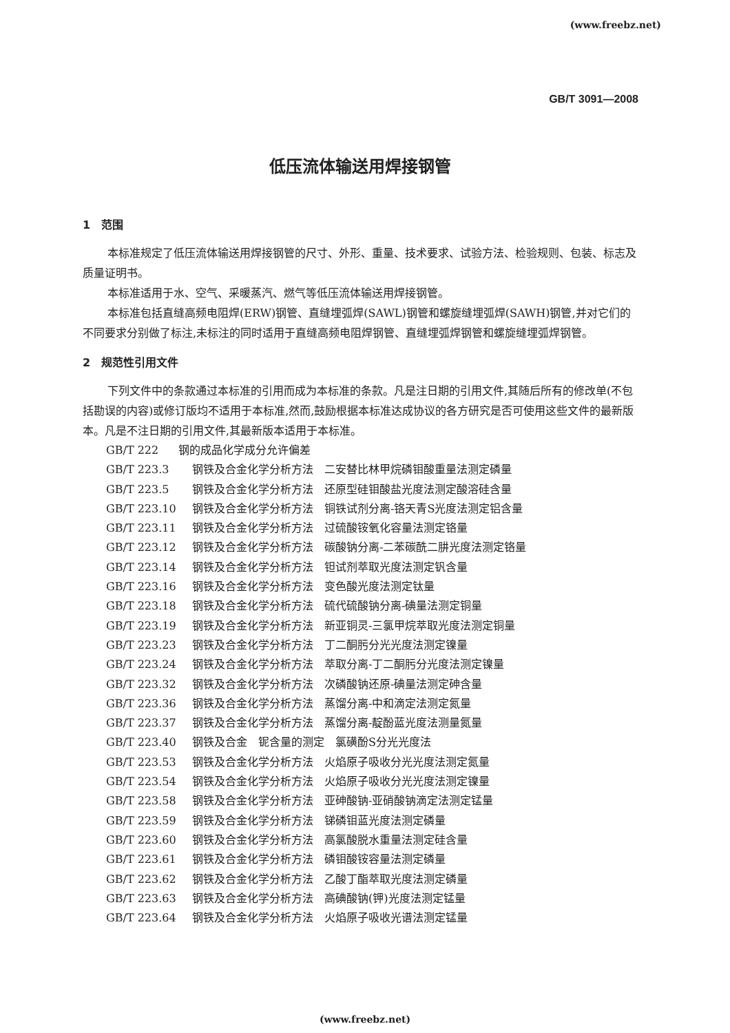(www.freebz.net)
GB/T 3091—2008
低压流体输送用焊接钢管
1　范围
本标准规定了低压流体输送用焊接钢管的尺寸、外形、重量、技术要求、试验方法、检验规则、包装、标志及质量证明书。
本标准适用于水、空气、采暖蒸汽、燃气等低压流体输送用焊接钢管。
本标准包括直缝高频电阻焊(ERW)钢管、直缝埋弧焊(SAWL)钢管和螺旋缝埋弧焊(SAWH)钢管,并对它们的不同要求分别做了标注,未标注的同时适用于直缝高频电阻焊钢管、直缝埋弧焊钢管和螺旋缝埋弧焊钢管。
2　规范性引用文件
下列文件中的条款通过本标准的引用而成为本标准的条款。凡是注日期的引用文件,其随后所有的修改单(不包括勘误的内容)或修订版均不适用于本标准,然而,鼓励根据本标准达成协议的各方研究是否可使用这些文件的最新版本。凡是不注日期的引用文件,其最新版本适用于本标准。
GB/T 222 钢的成品化学成分允许偏差
GB/T 223.3 钢铁及合金化学分析方法　二安替比林甲烷磷钼酸重量法测定磷量
GB/T 223.5 钢铁及合金化学分析方法　还原型硅钼酸盐光度法测定酸溶硅含量
GB/T 223.10 钢铁及合金化学分析方法　铜铁试剂分离-铬天青S光度法测定铝含量
GB/T 223.11 钢铁及合金化学分析方法　过硫酸铵氧化容量法测定铬量
GB/T 223.12 钢铁及合金化学分析方法　碳酸钠分离-二苯碳酰二肼光度法测定铬量
GB/T 223.14 钢铁及合金化学分析方法　钽试剂萃取光度法测定钒含量
GB/T 223.16 钢铁及合金化学分析方法　变色酸光度法测定钛量
GB/T 223.18 钢铁及合金化学分析方法　硫代硫酸钠分离-碘量法测定铜量
GB/T 223.19 钢铁及合金化学分析方法　新亚铜灵-三氯甲烷萃取光度法测定铜量
GB/T 223.23 钢铁及合金化学分析方法　丁二酮肟分光光度法测定镍量
GB/T 223.24 钢铁及合金化学分析方法　萃取分离-丁二酮肟分光度法测定镍量
GB/T 223.32 钢铁及合金化学分析方法　次磷酸钠还原-碘量法测定砷含量
GB/T 223.36 钢铁及合金化学分析方法　蒸馏分离-中和滴定法测定氮量
GB/T 223.37 钢铁及合金化学分析方法　蒸馏分离-靛酚蓝光度法测量氮量
GB/T 223.40 钢铁及合金　铌含量的测定　氯磺酚S分光光度法
GB/T 223.53 钢铁及合金化学分析方法　火焰原子吸收分光光度法测定氮量
GB/T 223.54 钢铁及合金化学分析方法　火焰原子吸收分光光度法测定镍量
GB/T 223.58 钢铁及合金化学分析方法　亚砷酸钠-亚硝酸钠滴定法测定锰量
GB/T 223.59 钢铁及合金化学分析方法　锑磷钼蓝光度法测定磷量
GB/T 223.60 钢铁及合金化学分析方法　高氯酸脱水重量法测定硅含量
GB/T 223.61 钢铁及合金化学分析方法　磷钼酸铵容量法测定磷量
GB/T 223.62 钢铁及合金化学分析方法　乙酸丁酯萃取光度法测定磷量
GB/T 223.63 钢铁及合金化学分析方法　高碘酸钠(钾)光度法测定锰量
GB/T 223.64 钢铁及合金化学分析方法　火焰原子吸收光谱法测定锰量
(www.freebz.net)